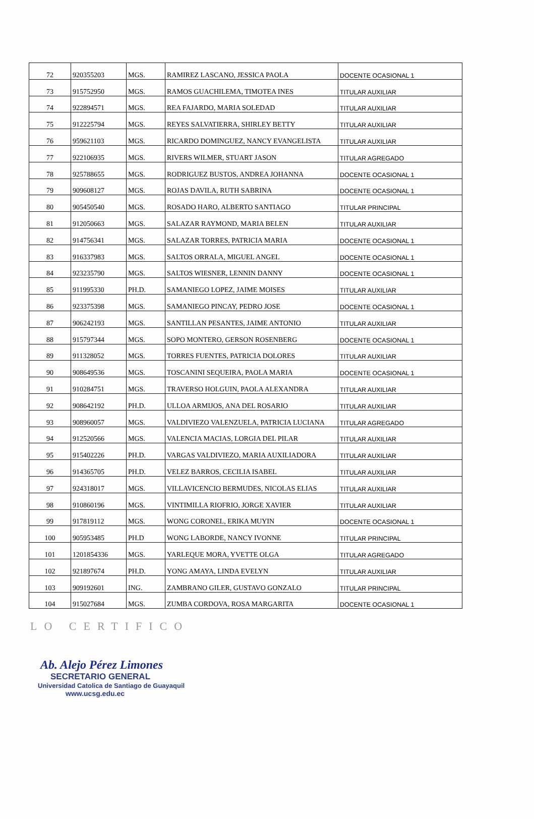| 72 | 920355203 | MGS. | RAMIREZ LASCANO, JESSICA PAOLA | DOCENTE OCASIONAL 1 |
| 73 | 915752950 | MGS. | RAMOS GUACHILEMA, TIMOTEA INES | TITULAR AUXILIAR |
| 74 | 922894571 | MGS. | REA FAJARDO, MARIA SOLEDAD | TITULAR AUXILIAR |
| 75 | 912225794 | MGS. | REYES SALVATIERRA, SHIRLEY BETTY | TITULAR AUXILIAR |
| 76 | 959621103 | MGS. | RICARDO DOMINGUEZ, NANCY EVANGELISTA | TITULAR AUXILIAR |
| 77 | 922106935 | MGS. | RIVERS WILMER, STUART JASON | TITULAR AGREGADO |
| 78 | 925788655 | MGS. | RODRIGUEZ BUSTOS, ANDREA JOHANNA | DOCENTE OCASIONAL 1 |
| 79 | 909608127 | MGS. | ROJAS DAVILA, RUTH SABRINA | DOCENTE OCASIONAL 1 |
| 80 | 905450540 | MGS. | ROSADO HARO, ALBERTO SANTIAGO | TITULAR PRINCIPAL |
| 81 | 912050663 | MGS. | SALAZAR RAYMOND, MARIA BELEN | TITULAR AUXILIAR |
| 82 | 914756341 | MGS. | SALAZAR TORRES, PATRICIA MARIA | DOCENTE OCASIONAL 1 |
| 83 | 916337983 | MGS. | SALTOS ORRALA, MIGUEL ANGEL | DOCENTE OCASIONAL 1 |
| 84 | 923235790 | MGS. | SALTOS WIESNER, LENNIN DANNY | DOCENTE OCASIONAL 1 |
| 85 | 911995330 | PH.D. | SAMANIEGO LOPEZ, JAIME MOISES | TITULAR AUXILIAR |
| 86 | 923375398 | MGS. | SAMANIEGO PINCAY, PEDRO JOSE | DOCENTE OCASIONAL 1 |
| 87 | 906242193 | MGS. | SANTILLAN PESANTES, JAIME ANTONIO | TITULAR AUXILIAR |
| 88 | 915797344 | MGS. | SOPO MONTERO, GERSON ROSENBERG | DOCENTE OCASIONAL 1 |
| 89 | 911328052 | MGS. | TORRES FUENTES, PATRICIA DOLORES | TITULAR AUXILIAR |
| 90 | 908649536 | MGS. | TOSCANINI SEQUEIRA, PAOLA MARIA | DOCENTE OCASIONAL 1 |
| 91 | 910284751 | MGS. | TRAVERSO HOLGUIN, PAOLA ALEXANDRA | TITULAR AUXILIAR |
| 92 | 908642192 | PH.D. | ULLOA ARMIJOS, ANA DEL ROSARIO | TITULAR AUXILIAR |
| 93 | 908960057 | MGS. | VALDIVIEZO VALENZUELA, PATRICIA LUCIANA | TITULAR AGREGADO |
| 94 | 912520566 | MGS. | VALENCIA MACIAS, LORGIA DEL PILAR | TITULAR AUXILIAR |
| 95 | 915402226 | PH.D. | VARGAS VALDIVIEZO, MARIA AUXILIADORA | TITULAR AUXILIAR |
| 96 | 914365705 | PH.D. | VELEZ BARROS, CECILIA ISABEL | TITULAR AUXILIAR |
| 97 | 924318017 | MGS. | VILLAVICENCIO BERMUDES, NICOLAS ELIAS | TITULAR AUXILIAR |
| 98 | 910860196 | MGS. | VINTIMILLA RIOFRIO, JORGE XAVIER | TITULAR AUXILIAR |
| 99 | 917819112 | MGS. | WONG CORONEL, ERIKA MUYIN | DOCENTE OCASIONAL 1 |
| 100 | 905953485 | PH.D | WONG LABORDE, NANCY IVONNE | TITULAR PRINCIPAL |
| 101 | 1201854336 | MGS. | YARLEQUE MORA, YVETTE OLGA | TITULAR AGREGADO |
| 102 | 921897674 | PH.D. | YONG AMAYA, LINDA EVELYN | TITULAR AUXILIAR |
| 103 | 909192601 | ING. | ZAMBRANO GILER, GUSTAVO GONZALO | TITULAR PRINCIPAL |
| 104 | 915027684 | MGS. | ZUMBA CORDOVA, ROSA MARGARITA | DOCENTE OCASIONAL 1 |
LO CERTIFICO
Ab. Alejo Pérez Limones
SECRETARIO GENERAL
Universidad Catolica de Santiago de Guayaquil
www.ucsg.edu.ec